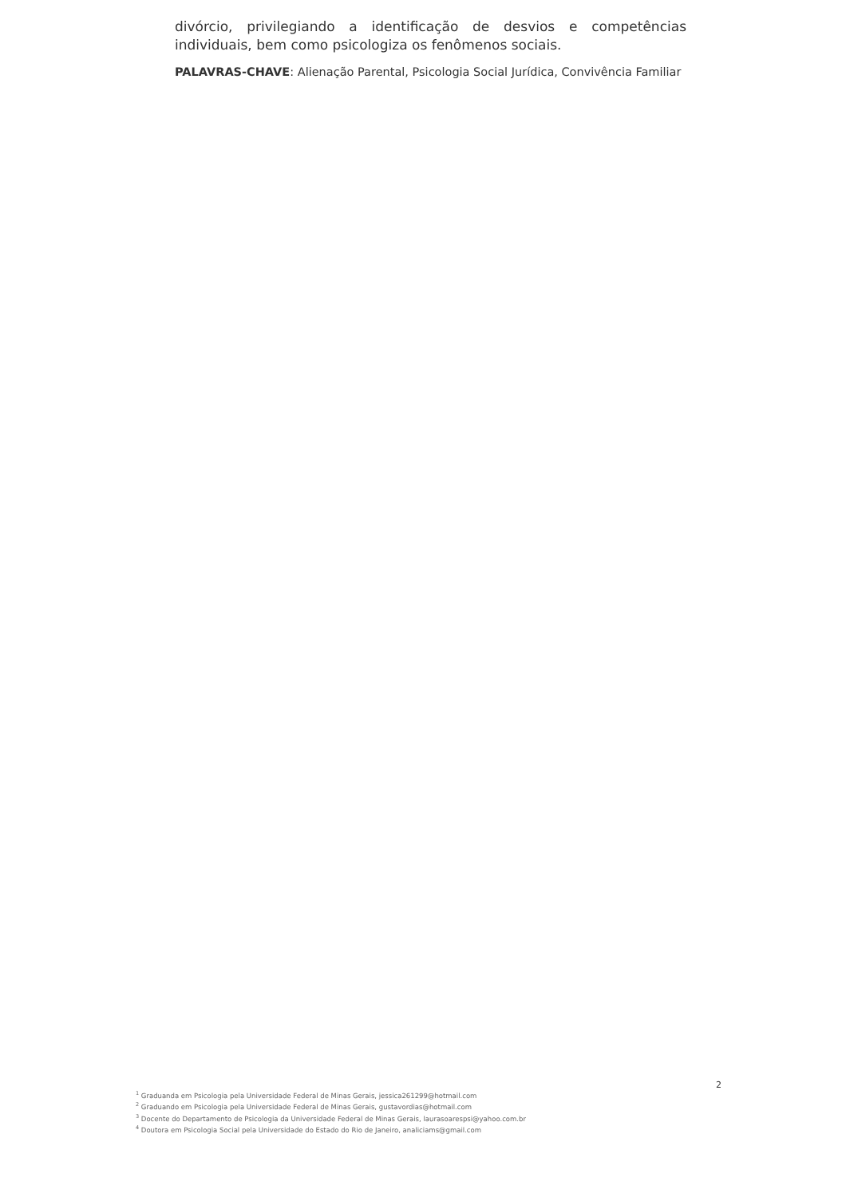divórcio, privilegiando a identificação de desvios e competências individuais, bem como psicologiza os fenômenos sociais.
PALAVRAS-CHAVE: Alienação Parental, Psicologia Social Jurídica, Convivência Familiar
2
<sup>1</sup> Graduanda em Psicologia pela Universidade Federal de Minas Gerais, jessica261299@hotmail.com
<sup>2</sup> Graduando em Psicologia pela Universidade Federal de Minas Gerais, gustavordias@hotmail.com
<sup>3</sup> Docente do Departamento de Psicologia da Universidade Federal de Minas Gerais, laurasoarespsi@yahoo.com.br
<sup>4</sup> Doutora em Psicologia Social pela Universidade do Estado do Rio de Janeiro, analiciams@gmail.com